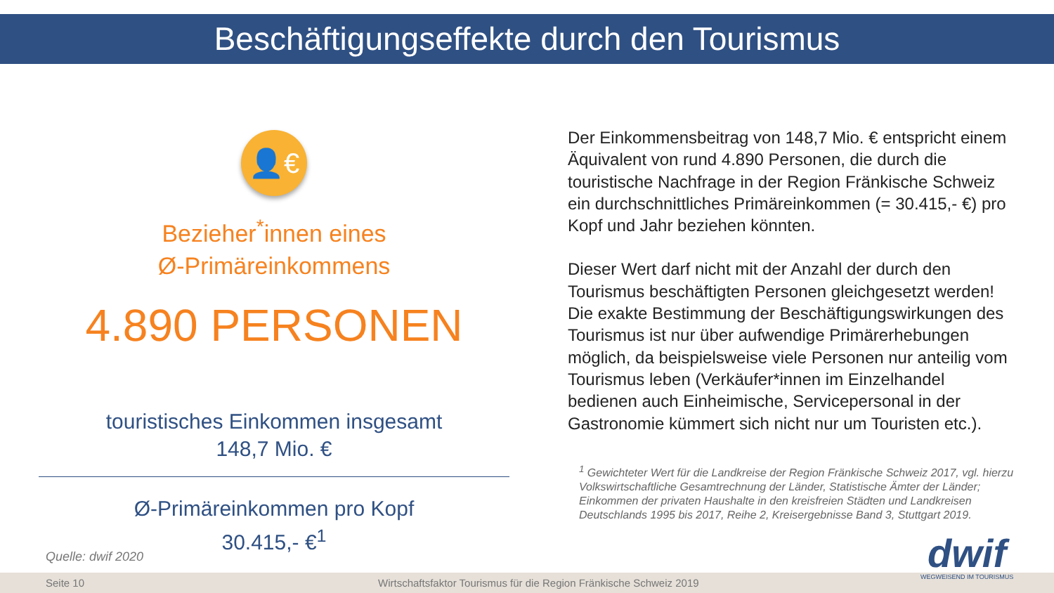Beschäftigungseffekte durch den Tourismus
👤€
Bezieher<sup>*</sup>innen eines
Ø-Primäreinkommens
4.890 PERSONEN
touristisches Einkommen insgesamt
148,7 Mio. €
Ø-Primäreinkommen pro Kopf
30.415,- €<sup>1</sup>
Der Einkommensbeitrag von 148,7 Mio. € entspricht einem Äquivalent von rund 4.890 Personen, die durch die touristische Nachfrage in der Region Fränkische Schweiz ein durchschnittliches Primäreinkommen (= 30.415,- €) pro Kopf und Jahr beziehen könnten.
Dieser Wert darf nicht mit der Anzahl der durch den Tourismus beschäftigten Personen gleichgesetzt werden! Die exakte Bestimmung der Beschäftigungswirkungen des Tourismus ist nur über aufwendige Primärerhebungen möglich, da beispielsweise viele Personen nur anteilig vom Tourismus leben (Verkäufer*innen im Einzelhandel bedienen auch Einheimische, Servicepersonal in der Gastronomie kümmert sich nicht nur um Touristen etc.).
<sup>1</sup> Gewichteter Wert für die Landkreise der Region Fränkische Schweiz 2017, vgl. hierzu Volkswirtschaftliche Gesamtrechnung der Länder, Statistische Ämter der Länder; Einkommen der privaten Haushalte in den kreisfreien Städten und Landkreisen Deutschlands 1995 bis 2017, Reihe 2, Kreisergebnisse Band 3, Stuttgart 2019.
Quelle: dwif 2020
Seite 10 Wirtschaftsfaktor Tourismus für die Region Fränkische Schweiz 2019
dwif
WEGWEISEND IM TOURISMUS